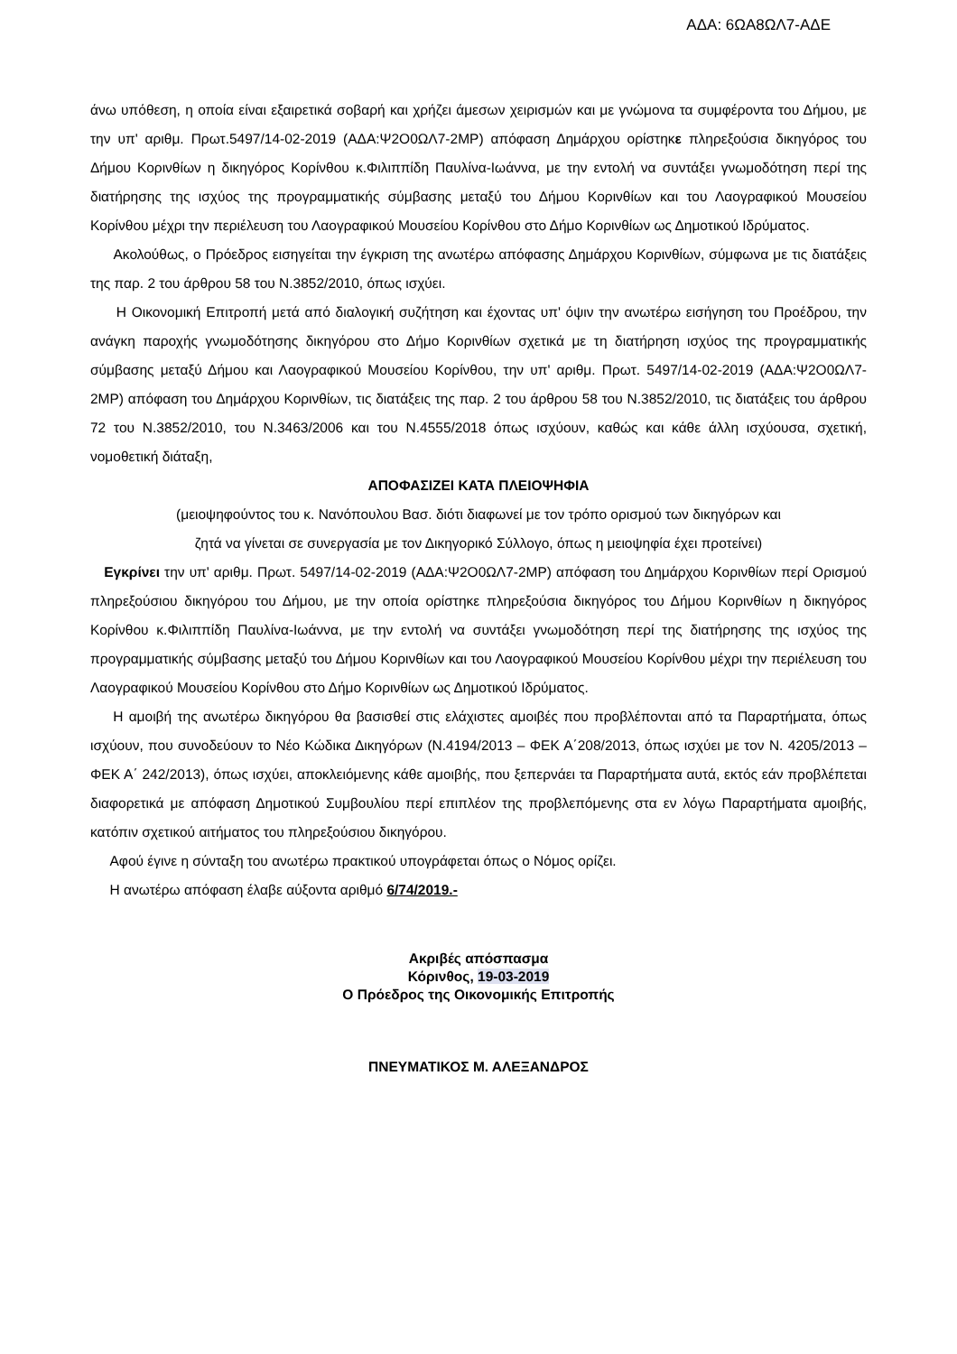ΑΔΑ: 6ΩΑ8ΩΛ7-ΑΔΕ
άνω υπόθεση, η οποία είναι εξαιρετικά σοβαρή και χρήζει άμεσων χειρισμών και με γνώμονα τα συμφέροντα του Δήμου, με την υπ' αριθμ. Πρωτ.5497/14-02-2019 (ΑΔΑ:Ψ2Ο0ΩΛ7-2ΜΡ) απόφαση Δημάρχου ορίστηκε πληρεξούσια δικηγόρος του Δήμου Κορινθίων η δικηγόρος Κορίνθου κ.Φιλιππίδη Παυλίνα-Ιωάννα, με την εντολή να συντάξει γνωμοδότηση περί της διατήρησης της ισχύος της προγραμματικής σύμβασης μεταξύ του Δήμου Κορινθίων και του Λαογραφικού Μουσείου Κορίνθου μέχρι την περιέλευση του Λαογραφικού Μουσείου Κορίνθου στο Δήμο Κορινθίων ως Δημοτικού Ιδρύματος.
Ακολούθως, ο Πρόεδρος εισηγείται την έγκριση της ανωτέρω απόφασης Δημάρχου Κορινθίων, σύμφωνα με τις διατάξεις της παρ. 2 του άρθρου 58 του Ν.3852/2010, όπως ισχύει.
Η Οικονομική Επιτροπή μετά από διαλογική συζήτηση και έχοντας υπ' όψιν την ανωτέρω εισήγηση του Προέδρου, την ανάγκη παροχής γνωμοδότησης δικηγόρου στο Δήμο Κορινθίων σχετικά με τη διατήρηση ισχύος της προγραμματικής σύμβασης μεταξύ Δήμου και Λαογραφικού Μουσείου Κορίνθου, την υπ' αριθμ. Πρωτ. 5497/14-02-2019 (ΑΔΑ:Ψ2Ο0ΩΛ7-2ΜΡ) απόφαση του Δημάρχου Κορινθίων, τις διατάξεις της παρ. 2 του άρθρου 58 του Ν.3852/2010, τις διατάξεις του άρθρου 72 του Ν.3852/2010, του Ν.3463/2006 και του Ν.4555/2018 όπως ισχύουν, καθώς και κάθε άλλη ισχύουσα, σχετική, νομοθετική διάταξη,
ΑΠΟΦΑΣΙΖΕΙ ΚΑΤΑ ΠΛΕΙΟΨΗΦΙΑ
(μειοψηφούντος του κ. Νανόπουλου Βασ. διότι διαφωνεί με τον τρόπο ορισμού των δικηγόρων και
ζητά να γίνεται σε συνεργασία με τον Δικηγορικό Σύλλογο, όπως η μειοψηφία έχει προτείνει)
Εγκρίνει την υπ' αριθμ. Πρωτ. 5497/14-02-2019 (ΑΔΑ:Ψ2Ο0ΩΛ7-2ΜΡ) απόφαση του Δημάρχου Κορινθίων περί Ορισμού πληρεξούσιου δικηγόρου του Δήμου, με την οποία ορίστηκε πληρεξούσια δικηγόρος του Δήμου Κορινθίων η δικηγόρος Κορίνθου κ.Φιλιππίδη Παυλίνα-Ιωάννα, με την εντολή να συντάξει γνωμοδότηση περί της διατήρησης της ισχύος της προγραμματικής σύμβασης μεταξύ του Δήμου Κορινθίων και του Λαογραφικού Μουσείου Κορίνθου μέχρι την περιέλευση του Λαογραφικού Μουσείου Κορίνθου στο Δήμο Κορινθίων ως Δημοτικού Ιδρύματος.
Η αμοιβή της ανωτέρω δικηγόρου θα βασισθεί στις ελάχιστες αμοιβές που προβλέπονται από τα Παραρτήματα, όπως ισχύουν, που συνοδεύουν το Νέο Κώδικα Δικηγόρων (Ν.4194/2013 – ΦΕΚ Α΄208/2013, όπως ισχύει με τον Ν. 4205/2013 – ΦΕΚ Α΄ 242/2013), όπως ισχύει, αποκλειόμενης κάθε αμοιβής, που ξεπερνάει τα Παραρτήματα αυτά, εκτός εάν προβλέπεται διαφορετικά με απόφαση Δημοτικού Συμβουλίου περί επιπλέον της προβλεπόμενης στα εν λόγω Παραρτήματα αμοιβής, κατόπιν σχετικού αιτήματος του πληρεξούσιου δικηγόρου.
Αφού έγινε η σύνταξη του ανωτέρω πρακτικού υπογράφεται όπως ο Νόμος ορίζει.
Η ανωτέρω απόφαση έλαβε αύξοντα αριθμό 6/74/2019.-
Ακριβές απόσπασμα
Κόρινθος, 19-03-2019
Ο Πρόεδρος της Οικονομικής Επιτροπής
ΠΝΕΥΜΑΤΙΚΟΣ Μ. ΑΛΕΞΑΝΔΡΟΣ